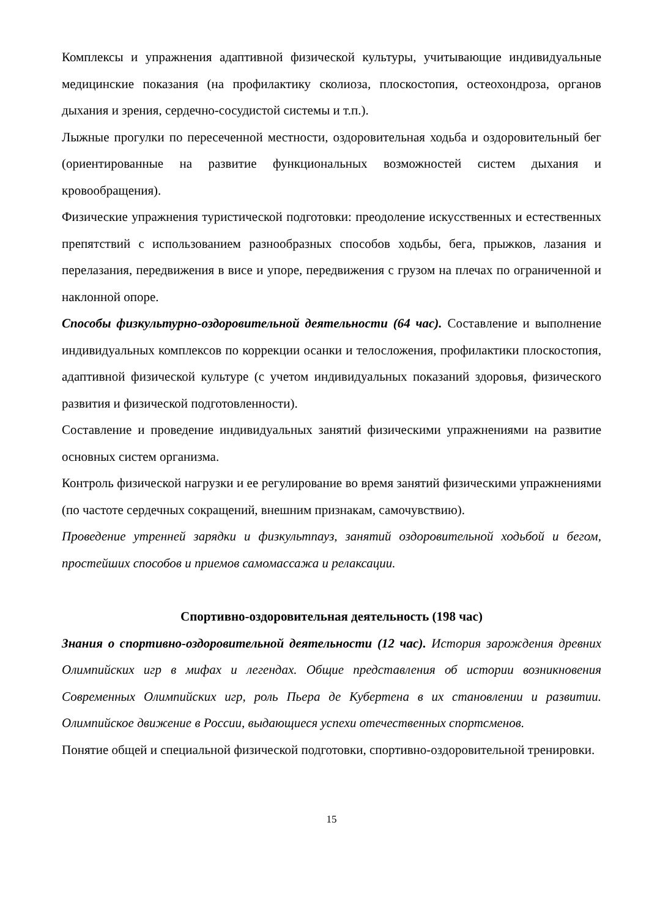Комплексы и упражнения адаптивной физической культуры, учитывающие индивидуальные медицинские показания (на профилактику сколиоза, плоскостопия, остеохондроза, органов дыхания и зрения, сердечно-сосудистой системы и т.п.).
Лыжные прогулки по пересеченной местности, оздоровительная ходьба и оздоровительный бег (ориентированные на развитие функциональных возможностей систем дыхания и кровообращения).
Физические упражнения туристической подготовки: преодоление искусственных и естественных препятствий с использованием разнообразных способов ходьбы, бега, прыжков, лазания и перелазания, передвижения в висе и упоре, передвижения с грузом на плечах по ограниченной и наклонной опоре.
Способы физкультурно-оздоровительной деятельности (64 час). Составление и выполнение индивидуальных комплексов по коррекции осанки и телосложения, профилактики плоскостопия, адаптивной физической культуре (с учетом индивидуальных показаний здоровья, физического развития и физической подготовленности).
Составление и проведение индивидуальных занятий физическими упражнениями на развитие основных систем организма.
Контроль физической нагрузки и ее регулирование во время занятий физическими упражнениями (по частоте сердечных сокращений, внешним признакам, самочувствию).
Проведение утренней зарядки и физкультпауз, занятий оздоровительной ходьбой и бегом, простейших способов и приемов самомассажа и релаксации.
Спортивно-оздоровительная деятельность (198 час)
Знания о спортивно-оздоровительной деятельности (12 час). История зарождения древних Олимпийских игр в мифах и легендах. Общие представления об истории возникновения Современных Олимпийских игр, роль Пьера де Кубертена в их становлении и развитии. Олимпийское движение в России, выдающиеся успехи отечественных спортсменов.
Понятие общей и специальной физической подготовки, спортивно-оздоровительной тренировки.
15